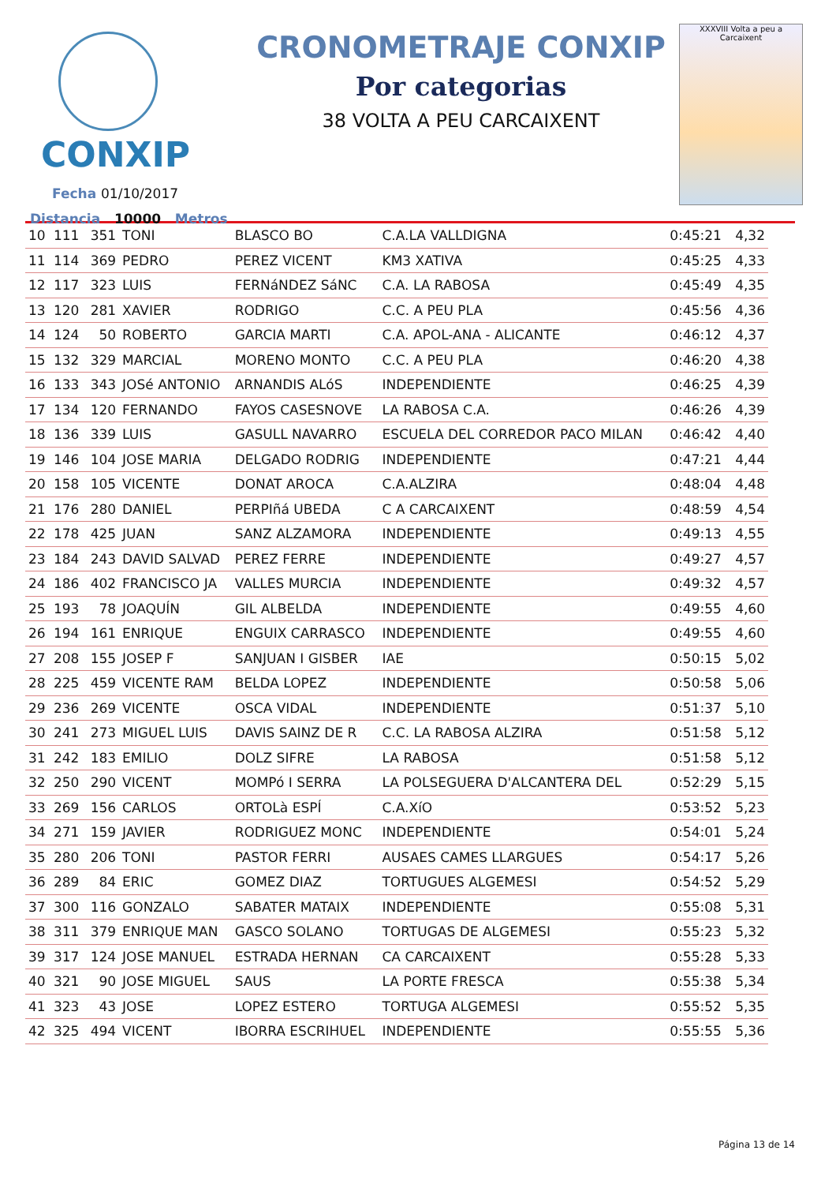CONXIP
Fecha 01/10/2017
Distancia 10000 Metros
CRONOMETRAJE CONXIP
Por categorias
38 VOLTA A PEU CARCAIXENT
XXXVIII Volta a peu a Carcaixent
| 10 | 111 | 351 | TONI | BLASCO BO | C.A.LA VALLDIGNA | 0:45:21 | 4,32 |
| 11 | 114 | 369 | PEDRO | PEREZ VICENT | KM3 XATIVA | 0:45:25 | 4,33 |
| 12 | 117 | 323 | LUIS | FERNáNDEZ SáNC | C.A. LA RABOSA | 0:45:49 | 4,35 |
| 13 | 120 | 281 | XAVIER | RODRIGO | C.C. A PEU PLA | 0:45:56 | 4,36 |
| 14 | 124 | 50 | ROBERTO | GARCIA MARTI | C.A. APOL-ANA - ALICANTE | 0:46:12 | 4,37 |
| 15 | 132 | 329 | MARCIAL | MORENO MONTO | C.C. A PEU PLA | 0:46:20 | 4,38 |
| 16 | 133 | 343 | JOSé ANTONIO | ARNANDIS ALóS | INDEPENDIENTE | 0:46:25 | 4,39 |
| 17 | 134 | 120 | FERNANDO | FAYOS CASESNOVE | LA RABOSA C.A. | 0:46:26 | 4,39 |
| 18 | 136 | 339 | LUIS | GASULL NAVARRO | ESCUELA DEL CORREDOR PACO MILAN | 0:46:42 | 4,40 |
| 19 | 146 | 104 | JOSE MARIA | DELGADO RODRIG | INDEPENDIENTE | 0:47:21 | 4,44 |
| 20 | 158 | 105 | VICENTE | DONAT AROCA | C.A.ALZIRA | 0:48:04 | 4,48 |
| 21 | 176 | 280 | DANIEL | PERPIñá UBEDA | C A CARCAIXENT | 0:48:59 | 4,54 |
| 22 | 178 | 425 | JUAN | SANZ ALZAMORA | INDEPENDIENTE | 0:49:13 | 4,55 |
| 23 | 184 | 243 | DAVID SALVAD | PEREZ FERRE | INDEPENDIENTE | 0:49:27 | 4,57 |
| 24 | 186 | 402 | FRANCISCO JA | VALLES MURCIA | INDEPENDIENTE | 0:49:32 | 4,57 |
| 25 | 193 | 78 | JOAQUÍN | GIL ALBELDA | INDEPENDIENTE | 0:49:55 | 4,60 |
| 26 | 194 | 161 | ENRIQUE | ENGUIX CARRASCO | INDEPENDIENTE | 0:49:55 | 4,60 |
| 27 | 208 | 155 | JOSEP F | SANJUAN I GISBER | IAE | 0:50:15 | 5,02 |
| 28 | 225 | 459 | VICENTE RAM | BELDA LOPEZ | INDEPENDIENTE | 0:50:58 | 5,06 |
| 29 | 236 | 269 | VICENTE | OSCA VIDAL | INDEPENDIENTE | 0:51:37 | 5,10 |
| 30 | 241 | 273 | MIGUEL LUIS | DAVIS SAINZ DE R | C.C. LA RABOSA ALZIRA | 0:51:58 | 5,12 |
| 31 | 242 | 183 | EMILIO | DOLZ SIFRE | LA RABOSA | 0:51:58 | 5,12 |
| 32 | 250 | 290 | VICENT | MOMPó I SERRA | LA POLSEGUERA D'ALCANTERA DEL | 0:52:29 | 5,15 |
| 33 | 269 | 156 | CARLOS | ORTOLà ESPÍ | C.A.XíO | 0:53:52 | 5,23 |
| 34 | 271 | 159 | JAVIER | RODRIGUEZ MONC | INDEPENDIENTE | 0:54:01 | 5,24 |
| 35 | 280 | 206 | TONI | PASTOR FERRI | AUSAES CAMES LLARGUES | 0:54:17 | 5,26 |
| 36 | 289 | 84 | ERIC | GOMEZ DIAZ | TORTUGUES ALGEMESI | 0:54:52 | 5,29 |
| 37 | 300 | 116 | GONZALO | SABATER MATAIX | INDEPENDIENTE | 0:55:08 | 5,31 |
| 38 | 311 | 379 | ENRIQUE MAN | GASCO SOLANO | TORTUGAS DE ALGEMESI | 0:55:23 | 5,32 |
| 39 | 317 | 124 | JOSE MANUEL | ESTRADA HERNAN | CA CARCAIXENT | 0:55:28 | 5,33 |
| 40 | 321 | 90 | JOSE MIGUEL | SAUS | LA PORTE FRESCA | 0:55:38 | 5,34 |
| 41 | 323 | 43 | JOSE | LOPEZ ESTERO | TORTUGA ALGEMESI | 0:55:52 | 5,35 |
| 42 | 325 | 494 | VICENT | IBORRA ESCRIHUEL | INDEPENDIENTE | 0:55:55 | 5,36 |
Página 13 de 14